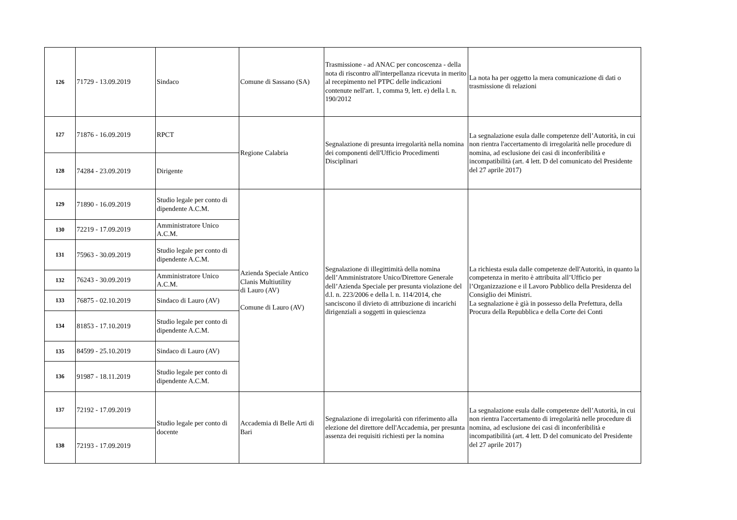| 126 | 71729 - 13.09.2019 | Sindaco | Comune di Sassano (SA) | Trasmissione - ad ANAC per concoscenza - della nota di riscontro all'interpellanza ricevuta in merito al recepimento nel PTPC delle indicazioni contenute nell'art. 1, comma 9, lett. e) della l. n. 190/2012 | La nota ha per oggetto la mera comunicazione di dati o trasmissione di relazioni |
| 127 | 71876 - 16.09.2019 | RPCT | Regione Calabria | Segnalazione di presunta irregolarità nella nomina dei componenti dell'Ufficio Procedimenti Disciplinari | La segnalazione esula dalle competenze dell’Autorità, in cui non rientra l'accertamento di irregolarità nelle procedure di nomina, ad esclusione dei casi di inconferibilità e incompatibilità (art. 4 lett. D del comunicato del Presidente del 27 aprile 2017) |
| 128 | 74284 - 23.09.2019 | Dirigente | | | |
| 129 | 71890 - 16.09.2019 | Studio legale per conto di dipendente A.C.M. | Azienda Speciale Antico Clanis Multiutility di Lauro (AV) Comune di Lauro (AV) | Segnalazione di illegittimità della nomina dell’Amministratore Unico/Direttore Generale dell’Azienda Speciale per presunta violazione del d.l. n. 223/2006 e della l. n. 114/2014, che sanciscono il divieto di attribuzione di incarichi dirigenziali a soggetti in quiescienza | La richiesta esula dalle competenze dell'Autorità, in quanto la competenza in merito è attribuita all’Ufficio per l’Organizzazione e il Lavoro Pubblico della Presidenza del Consiglio dei Ministri. La segnalazione è già in possesso della Prefettura, della Procura della Repubblica e della Corte dei Conti |
| 130 | 72219 - 17.09.2019 | Amministratore Unico A.C.M. | | | |
| 131 | 75963 - 30.09.2019 | Studio legale per conto di dipendente A.C.M. | | | |
| 132 | 76243 - 30.09.2019 | Amministratore Unico A.C.M. | | | |
| 133 | 76875 - 02.10.2019 | Sindaco di Lauro (AV) | | | |
| 134 | 81853 - 17.10.2019 | Studio legale per conto di dipendente A.C.M. | | | |
| 135 | 84599 - 25.10.2019 | Sindaco di Lauro (AV) | | | |
| 136 | 91987 - 18.11.2019 | Studio legale per conto di dipendente A.C.M. | | | |
| 137 | 72192 - 17.09.2019 | Studio legale per conto di docente | Accademia di Belle Arti di Bari | Segnalazione di irregolarità con riferimento alla elezione del direttore dell'Accademia, per presunta assenza dei requisiti richiesti per la nomina | La segnalazione esula dalle competenze dell’Autorità, in cui non rientra l'accertamento di irregolarità nelle procedure di nomina, ad esclusione dei casi di inconferibilità e incompatibilità (art. 4 lett. D del comunicato del Presidente del 27 aprile 2017) |
| 138 | 72193 - 17.09.2019 | | | | |